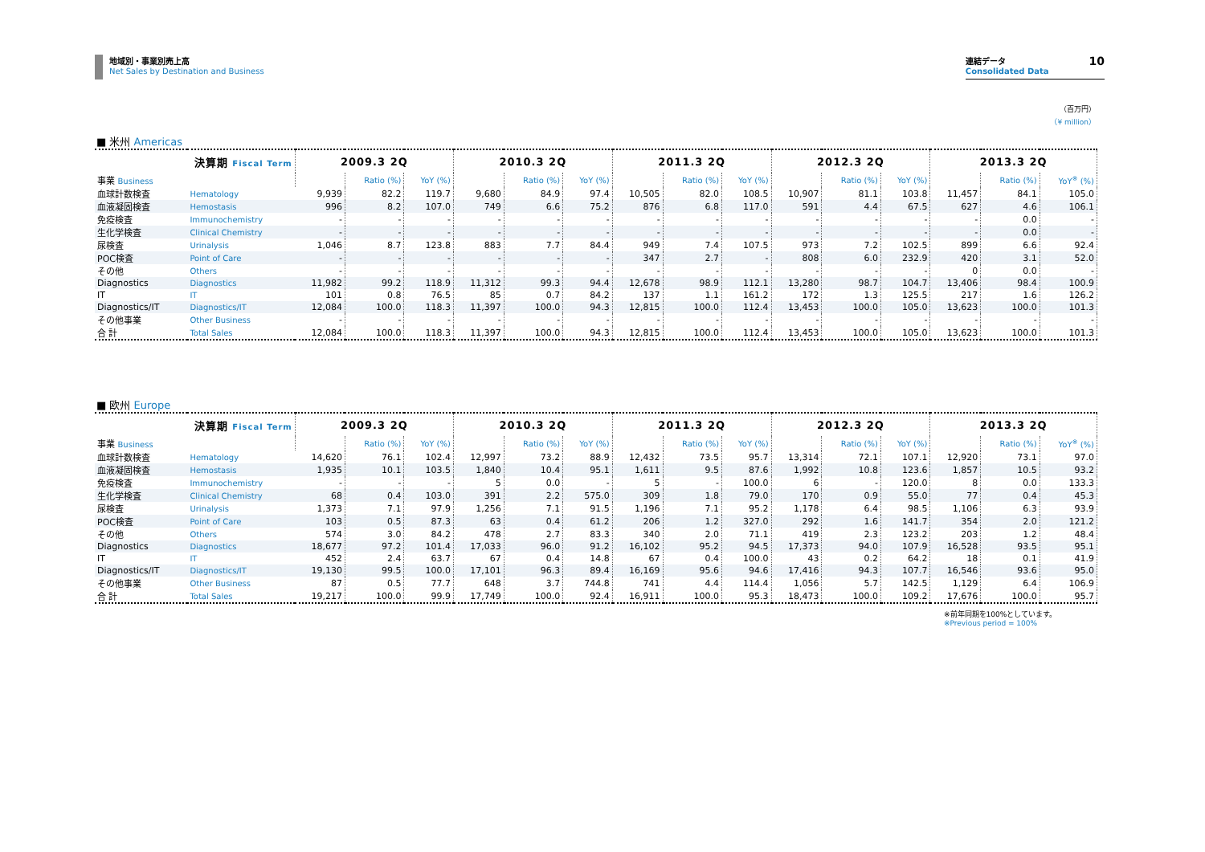地域別・事業別売上高
Net Sales by Destination and Business
連結データ
Consolidated Data
10
（百万円）
（¥ million）
■ 米州 Americas
| 決算期 Fiscal Term | | 2009.3 2Q | | | 2010.3 2Q | | | 2011.3 2Q | | | 2012.3 2Q | | | 2013.3 2Q | | |
| --- | --- | --- | --- | --- | --- | --- | --- | --- | --- | --- | --- | --- | --- | --- | --- | --- |
| 事業 Business | | | Ratio (%) | YoY (%) | | Ratio (%) | YoY (%) | | Ratio (%) | YoY (%) | | Ratio (%) | YoY (%) | | Ratio (%) | YoY<sup>※</sup> (%) |
| 血球計数検査 | Hematology | 9,939 | 82.2 | 119.7 | 9,680 | 84.9 | 97.4 | 10,505 | 82.0 | 108.5 | 10,907 | 81.1 | 103.8 | 11,457 | 84.1 | 105.0 |
| 血液凝固検査 | Hemostasis | 996 | 8.2 | 107.0 | 749 | 6.6 | 75.2 | 876 | 6.8 | 117.0 | 591 | 4.4 | 67.5 | 627 | 4.6 | 106.1 |
| 免疫検査 | Immunochemistry | - | - | - | - | - | - | - | - | - | - | - | - | - | 0.0 | - |
| 生化学検査 | Clinical Chemistry | - | - | - | - | - | - | - | - | - | - | - | - | - | 0.0 | - |
| 尿検査 | Urinalysis | 1,046 | 8.7 | 123.8 | 883 | 7.7 | 84.4 | 949 | 7.4 | 107.5 | 973 | 7.2 | 102.5 | 899 | 6.6 | 92.4 |
| POC検査 | Point of Care | - | - | - | - | - | - | 347 | 2.7 | - | 808 | 6.0 | 232.9 | 420 | 3.1 | 52.0 |
| その他 | Others | - | - | - | - | - | - | - | - | - | - | - | - | 0 | 0.0 | - |
| Diagnostics | Diagnostics | 11,982 | 99.2 | 118.9 | 11,312 | 99.3 | 94.4 | 12,678 | 98.9 | 112.1 | 13,280 | 98.7 | 104.7 | 13,406 | 98.4 | 100.9 |
| IT | IT | 101 | 0.8 | 76.5 | 85 | 0.7 | 84.2 | 137 | 1.1 | 161.2 | 172 | 1.3 | 125.5 | 217 | 1.6 | 126.2 |
| Diagnostics/IT | Diagnostics/IT | 12,084 | 100.0 | 118.3 | 11,397 | 100.0 | 94.3 | 12,815 | 100.0 | 112.4 | 13,453 | 100.0 | 105.0 | 13,623 | 100.0 | 101.3 |
| その他事業 | Other Business | - | - | - | - | - | - | - | - | - | - | - | - | - | - | - |
| 合 計 | Total Sales | 12,084 | 100.0 | 118.3 | 11,397 | 100.0 | 94.3 | 12,815 | 100.0 | 112.4 | 13,453 | 100.0 | 105.0 | 13,623 | 100.0 | 101.3 |
■ 欧州 Europe
| 決算期 Fiscal Term | | 2009.3 2Q | | | 2010.3 2Q | | | 2011.3 2Q | | | 2012.3 2Q | | | 2013.3 2Q | | |
| --- | --- | --- | --- | --- | --- | --- | --- | --- | --- | --- | --- | --- | --- | --- | --- | --- |
| 事業 Business | | | Ratio (%) | YoY (%) | | Ratio (%) | YoY (%) | | Ratio (%) | YoY (%) | | Ratio (%) | YoY (%) | | Ratio (%) | YoY<sup>※</sup> (%) |
| 血球計数検査 | Hematology | 14,620 | 76.1 | 102.4 | 12,997 | 73.2 | 88.9 | 12,432 | 73.5 | 95.7 | 13,314 | 72.1 | 107.1 | 12,920 | 73.1 | 97.0 |
| 血液凝固検査 | Hemostasis | 1,935 | 10.1 | 103.5 | 1,840 | 10.4 | 95.1 | 1,611 | 9.5 | 87.6 | 1,992 | 10.8 | 123.6 | 1,857 | 10.5 | 93.2 |
| 免疫検査 | Immunochemistry | - | - | - | 5 | 0.0 | - | 5 | - | 100.0 | 6 | - | 120.0 | 8 | 0.0 | 133.3 |
| 生化学検査 | Clinical Chemistry | 68 | 0.4 | 103.0 | 391 | 2.2 | 575.0 | 309 | 1.8 | 79.0 | 170 | 0.9 | 55.0 | 77 | 0.4 | 45.3 |
| 尿検査 | Urinalysis | 1,373 | 7.1 | 97.9 | 1,256 | 7.1 | 91.5 | 1,196 | 7.1 | 95.2 | 1,178 | 6.4 | 98.5 | 1,106 | 6.3 | 93.9 |
| POC検査 | Point of Care | 103 | 0.5 | 87.3 | 63 | 0.4 | 61.2 | 206 | 1.2 | 327.0 | 292 | 1.6 | 141.7 | 354 | 2.0 | 121.2 |
| その他 | Others | 574 | 3.0 | 84.2 | 478 | 2.7 | 83.3 | 340 | 2.0 | 71.1 | 419 | 2.3 | 123.2 | 203 | 1.2 | 48.4 |
| Diagnostics | Diagnostics | 18,677 | 97.2 | 101.4 | 17,033 | 96.0 | 91.2 | 16,102 | 95.2 | 94.5 | 17,373 | 94.0 | 107.9 | 16,528 | 93.5 | 95.1 |
| IT | IT | 452 | 2.4 | 63.7 | 67 | 0.4 | 14.8 | 67 | 0.4 | 100.0 | 43 | 0.2 | 64.2 | 18 | 0.1 | 41.9 |
| Diagnostics/IT | Diagnostics/IT | 19,130 | 99.5 | 100.0 | 17,101 | 96.3 | 89.4 | 16,169 | 95.6 | 94.6 | 17,416 | 94.3 | 107.7 | 16,546 | 93.6 | 95.0 |
| その他事業 | Other Business | 87 | 0.5 | 77.7 | 648 | 3.7 | 744.8 | 741 | 4.4 | 114.4 | 1,056 | 5.7 | 142.5 | 1,129 | 6.4 | 106.9 |
| 合 計 | Total Sales | 19,217 | 100.0 | 99.9 | 17,749 | 100.0 | 92.4 | 16,911 | 100.0 | 95.3 | 18,473 | 100.0 | 109.2 | 17,676 | 100.0 | 95.7 |
※前年同期を100%としています。
※Previous period = 100%